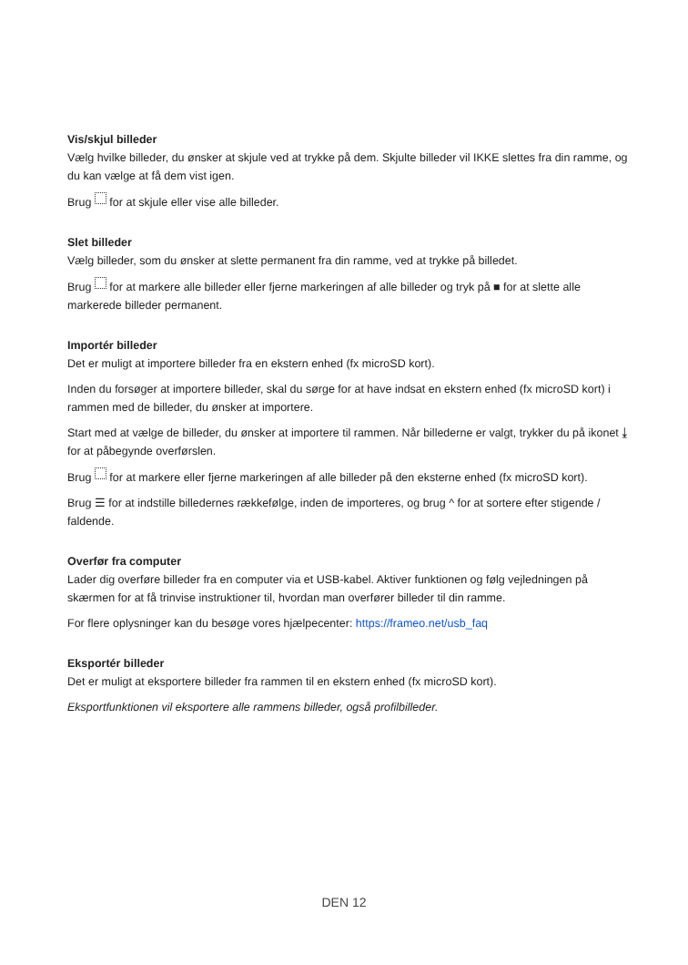Vis/skjul billeder
Vælg hvilke billeder, du ønsker at skjule ved at trykke på dem. Skjulte billeder vil IKKE slettes fra din ramme, og du kan vælge at få dem vist igen.
Brug for at skjule eller vise alle billeder.
Slet billeder
Vælg billeder, som du ønsker at slette permanent fra din ramme, ved at trykke på billedet.
Brug for at markere alle billeder eller fjerne markeringen af alle billeder og tryk på ■ for at slette alle markerede billeder permanent.
Importér billeder
Det er muligt at importere billeder fra en ekstern enhed (fx microSD kort).
Inden du forsøger at importere billeder, skal du sørge for at have indsat en ekstern enhed (fx microSD kort) i rammen med de billeder, du ønsker at importere.
Start med at vælge de billeder, du ønsker at importere til rammen. Når billederne er valgt, trykker du på ikonet ⤓ for at påbegynde overførslen.
Brug for at markere eller fjerne markeringen af alle billeder på den eksterne enhed (fx microSD kort).
Brug ☰ for at indstille billedernes rækkefølge, inden de importeres, og brug ^ for at sortere efter stigende / faldende.
Overfør fra computer
Lader dig overføre billeder fra en computer via et USB-kabel. Aktiver funktionen og følg vejledningen på skærmen for at få trinvise instruktioner til, hvordan man overfører billeder til din ramme.
For flere oplysninger kan du besøge vores hjælpecenter: https://frameo.net/usb_faq
Eksportér billeder
Det er muligt at eksportere billeder fra rammen til en ekstern enhed (fx microSD kort).
Eksportfunktionen vil eksportere alle rammens billeder, også profilbilleder.
DEN 12